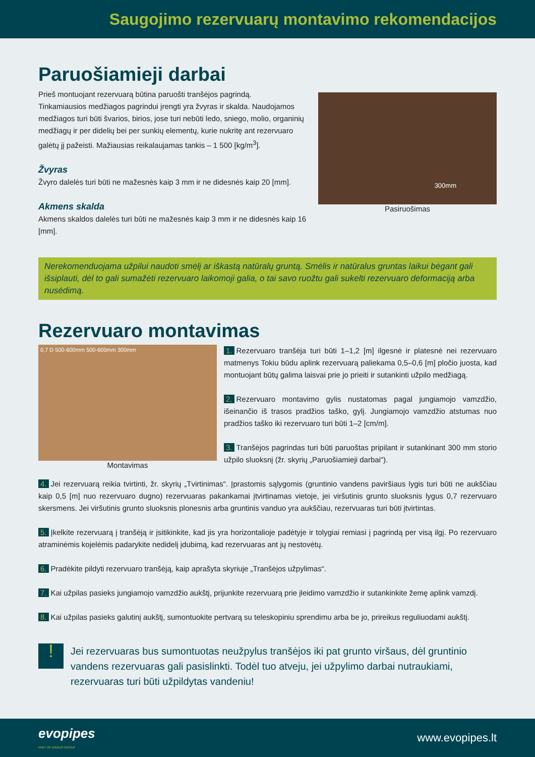Saugojimo rezervuarų montavimo rekomendacijos
Paruošiamieji darbai
Prieš montuojant rezervuarą būtina paruošti tranšėjos pagrindą.
Tinkamiausios medžiagos pagrindui įrengti yra žvyras ir skalda. Naudojamos medžiagos turi būti švarios, birios, jose turi nebūti ledo, sniego, molio, organinių medžiagų ir per didelių bei per sunkių elementų, kurie nukritę ant rezervuaro galėtų jį pažeisti. Mažiausias reikalaujamas tankis – 1 500 [kg/m<sup>3</sup>].
Žvyras
Žvyro dalelės turi būti ne mažesnės kaip 3 mm ir ne didesnės kaip 20 [mm].
Akmens skalda
Akmens skaldos dalelės turi būti ne mažesnės kaip 3 mm ir ne didesnės kaip 16 [mm].
300mm
Pasiruošimas
Nerekomenduojama užpilui naudoti smėlį ar iškastą natūralų gruntą. Smėlis ir natūralus gruntas laikui bėgant gali išsiplauti, dėl to gali sumažėti rezervuaro laikomoji galia, o tai savo ruožtu gali sukelti rezervuaro deformaciją arba nusėdimą.
Rezervuaro montavimas
0,7 D 500-600mm 500-600mm 300mm
Montavimas
1. Rezervuaro tranšėja turi būti 1–1,2 [m] ilgesnė ir platesnė nei rezervuaro matmenys Tokiu būdu aplink rezervuarą paliekama 0,5–0,6 [m] pločio juosta, kad montuojant būtų galima laisvai prie jo prieiti ir sutankinti užpilo medžiagą.
2. Rezervuaro montavimo gylis nustatomas pagal jungiamojo vamzdžio, išeinančio iš trasos pradžios taško, gylį. Jungiamojo vamzdžio atstumas nuo pradžios taško iki rezervuaro turi būti 1–2 [cm/m].
3. Tranšėjos pagrindas turi būti paruoštas pripilant ir sutankinant 300 mm storio užpilo sluoksnį (žr. skyrių „Paruošiamieji darbai“).
4. Jei rezervuarą reikia tvirtinti, žr. skyrių „Tvirtinimas“. Įprastomis sąlygomis (gruntinio vandens paviršiaus lygis turi būti ne aukščiau kaip 0,5 [m] nuo rezervuaro dugno) rezervuaras pakankamai įtvirtinamas vietoje, jei viršutinis grunto sluoksnis lygus 0,7 rezervuaro skersmens. Jei viršutinis grunto sluoksnis plonesnis arba gruntinis vanduo yra aukščiau, rezervuaras turi būti įtvirtintas.
5. Įkelkite rezervuarą į tranšėją ir įsitikinkite, kad jis yra horizontalioje padėtyje ir tolygiai remiasi į pagrindą per visą ilgį. Po rezervuaro atraminėmis kojelėmis padarykite nedidelį įdubimą, kad rezervuaras ant jų nestovėtų.
6. Pradėkite pildyti rezervuaro tranšėją, kaip aprašyta skyriuje „Tranšėjos užpylimas“.
7. Kai užpilas pasieks jungiamojo vamzdžio aukštį, prijunkite rezervuarą prie įleidimo vamzdžio ir sutankinkite žemę aplink vamzdį.
8. Kai užpilas pasieks galutinį aukštį, sumontuokite pertvarą su teleskopiniu sprendimu arba be jo, prireikus reguliuodami aukštį.
!
Jei rezervuaras bus sumontuotas neužpylus tranšėjos iki pat grunto viršaus, dėl gruntinio vandens rezervuaras gali pasislinkti. Todėl tuo atveju, jei užpylimo darbai nutraukiami, rezervuaras turi būti užpildytas vandeniu!
evopipes
PART OF RADIUS GROUP
www.evopipes.lt